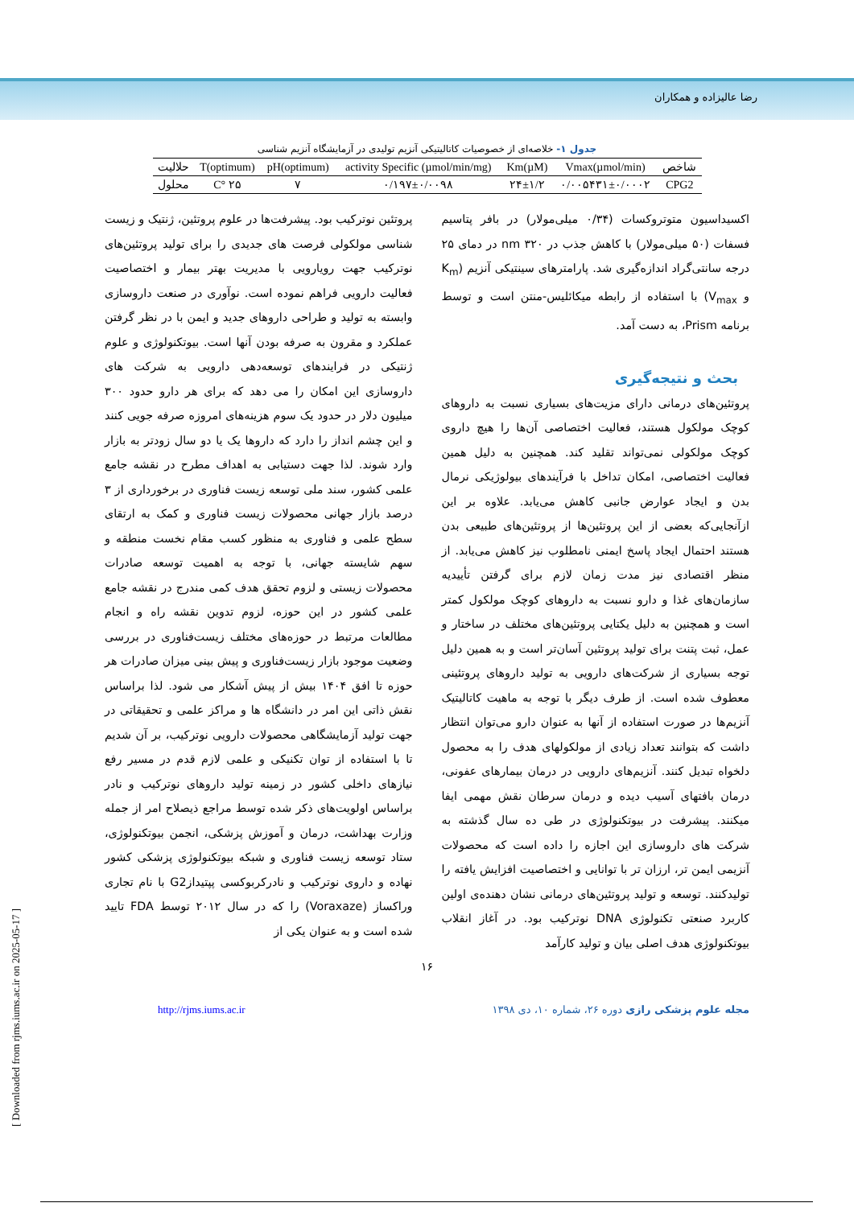رضا عالیزاده و همکاران
جدول ۱- خلاصه‌ای از خصوصیات کاتالیتیکی آنزیم تولیدی در آزمایشگاه آنزیم شناسی
| شاخص | Vmax(µmol/min) | Km(µM) | activity Specific (µmol/min/mg) | pH(optimum) | T(optimum) | حلالیت |
| --- | --- | --- | --- | --- | --- | --- |
| CPG2 | ۰/۰۰۵۴۳۱±۰/۰۰۰۲ | ۲۴±۱/۲ | ۰/۱۹۷±۰/۰۰۹۸ | ۷ | ۲۵ °C | محلول |
اکسیداسیون متوتروکسات (۰/۳۴ میلی‌مولار) در بافر پتاسیم فسفات (۵۰ میلی‌مولار) با کاهش جذب در nm ۳۲۰ در دمای ۲۵ درجه سانتی‌گراد اندازه‌گیری شد. پارامترهای سینتیکی آنزیم (K<sub>m</sub> و V<sub>max</sub>) با استفاده از رابطه میکائلیس-منتن است و توسط برنامه Prism، به دست آمد.
بحث و نتیجه‌گیری
پروتئین‌های درمانی دارای مزیت‌های بسیاری نسبت به داروهای کوچک مولکول هستند، فعالیت اختصاصی آن‌ها را هیچ داروی کوچک مولکولی نمی‌تواند تقلید کند. همچنین به دلیل همین فعالیت اختصاصی، امکان تداخل با فرآیندهای بیولوژیکی نرمال بدن و ایجاد عوارض جانبی کاهش می‌یابد. علاوه بر این ازآنجایی‌که بعضی از این پروتئین‌ها از پروتئین‌های طبیعی بدن هستند احتمال ایجاد پاسخ ایمنی نامطلوب نیز کاهش می‌یابد. از منظر اقتصادی نیز مدت زمان لازم برای گرفتن تأییدیه سازمان‌های غذا و دارو نسبت به داروهای کوچک مولکول کمتر است و همچنین به دلیل یکتایی پروتئین‌های مختلف در ساختار و عمل، ثبت پتنت برای تولید پروتئین آسان‌تر است و به همین دلیل توجه بسیاری از شرکت‌های دارویی به تولید داروهای پروتئینی معطوف شده است. از طرف دیگر با توجه به ماهیت کاتالیتیک آنزیم‌ها در صورت استفاده از آنها به عنوان دارو می‌توان انتظار داشت که بتوانند تعداد زیادی از مولکولهای هدف را به محصول دلخواه تبدیل کنند. آنزیم‌های دارویی در درمان بیمارهای عفونی، درمان بافتهای آسیب دیده و درمان سرطان نقش مهمی ایفا میکنند. پیشرفت در بیوتکنولوژی در طی ده سال گذشته به شرکت های داروسازی این اجازه را داده است که محصولات آنزیمی ایمن تر، ارزان تر با توانایی و اختصاصیت افزایش یافته را تولیدکنند. توسعه و تولید پروتئین‌های درمانی نشان دهنده‌ی اولین کاربرد صنعتی تکنولوژی DNA نوترکیب بود. در آغاز انقلاب بیوتکنولوژی هدف اصلی بیان و تولید کارآمد
پروتئین نوترکیب بود. پیشرفت‌ها در علوم پروتئین، ژنتیک و زیست شناسی مولکولی فرصت های جدیدی را برای تولید پروتئین‌های نوترکیب جهت رویارویی با مدیریت بهتر بیمار و اختصاصیت فعالیت دارویی فراهم نموده است. نوآوری در صنعت داروسازی وابسته به تولید و طراحی داروهای جدید و ایمن با در نظر گرفتن عملکرد و مقرون به صرفه بودن آنها است. بیوتکنولوژی و علوم ژنتیکی در فرایندهای توسعه‌دهی دارویی به شرکت های داروسازی این امکان را می دهد که برای هر دارو حدود ۳۰۰ میلیون دلار در حدود یک سوم هزینه‌های امروزه صرفه جویی کنند و این چشم انداز را دارد که داروها یک یا دو سال زودتر به بازار وارد شوند. لذا جهت دستیابی به اهداف مطرح در نقشه جامع علمی کشور، سند ملی توسعه زیست فناوری در برخورداری از ۳ درصد بازار جهانی محصولات زیست فناوری و کمک به ارتقای سطح علمی و فناوری به منظور کسب مقام نخست منطقه و سهم شایسته جهانی، با توجه به اهمیت توسعه صادرات محصولات زیستی و لزوم تحقق هدف کمی مندرج در نقشه جامع علمی کشور در این حوزه، لزوم تدوین نقشه راه و انجام مطالعات مرتبط در حوزه‌های مختلف زیست‌فناوری در بررسی وضعیت موجود بازار زیست‌فناوری و پیش بینی میزان صادرات هر حوزه تا افق ۱۴۰۴ بیش از پیش آشکار می شود. لذا براساس نقش ذاتی این امر در دانشگاه ها و مراکز علمی و تحقیقاتی در جهت تولید آزمایشگاهی محصولات دارویی نوترکیب، بر آن شدیم تا با استفاده از توان تکنیکی و علمی لازم قدم در مسیر رفع نیازهای داخلی کشور در زمینه تولید داروهای نوترکیب و نادر براساس اولویت‌های ذکر شده توسط مراجع ذیصلاح امر از جمله وزارت بهداشت، درمان و آموزش پزشکی، انجمن بیوتکنولوژی، ستاد توسعه زیست فناوری و شبکه بیوتکنولوژی پزشکی کشور نهاده و داروی نوترکیب و نادرکربوکسی پپتیدازG2 با نام تجاری وراکساز (Voraxaze) را که در سال ۲۰۱۲ توسط FDA تایید شده است و به عنوان یکی از
۱۶
مجله علوم پزشکی رازی دوره ۲۶، شماره ۱۰، دی ۱۳۹۸ http://rjms.iums.ac.ir
[ Downloaded from rjms.iums.ac.ir on 2025-05-17 ]